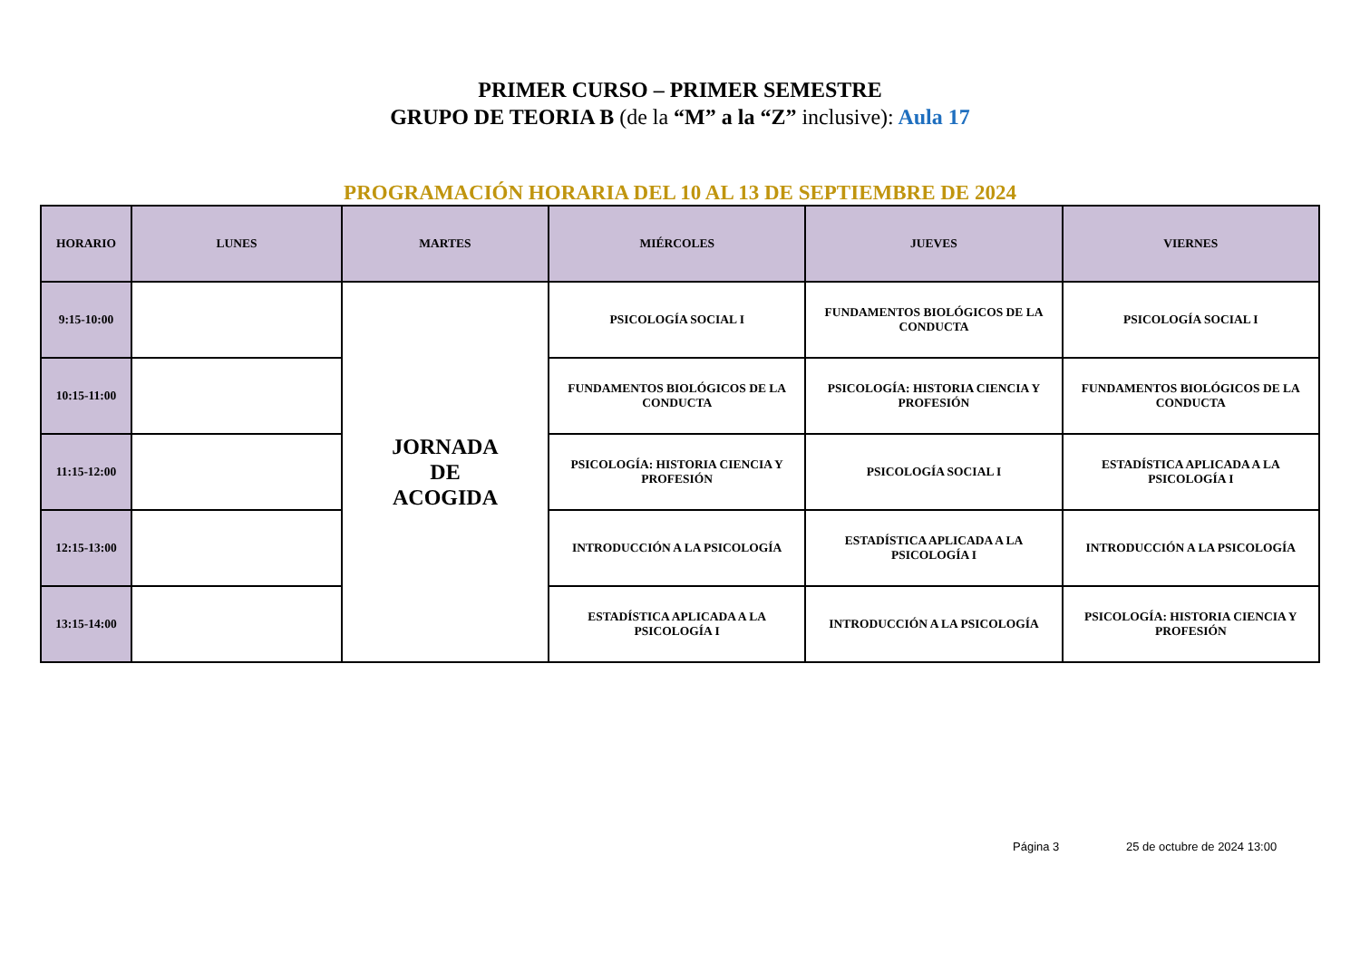PRIMER CURSO – PRIMER SEMESTRE
GRUPO DE TEORIA B (de la “M” a la “Z” inclusive): Aula 17
PROGRAMACIÓN HORARIA DEL 10 AL 13 DE SEPTIEMBRE DE 2024
| HORARIO | LUNES | MARTES | MIÉRCOLES | JUEVES | VIERNES |
| --- | --- | --- | --- | --- | --- |
| 9:15-10:00 | | JORNADA DE ACOGIDA | PSICOLOGÍA SOCIAL I | FUNDAMENTOS BIOLÓGICOS DE LA CONDUCTA | PSICOLOGÍA SOCIAL I |
| 10:15-11:00 | | | FUNDAMENTOS BIOLÓGICOS DE LA CONDUCTA | PSICOLOGÍA: HISTORIA CIENCIA Y PROFESIÓN | FUNDAMENTOS BIOLÓGICOS DE LA CONDUCTA |
| 11:15-12:00 | | | PSICOLOGÍA: HISTORIA CIENCIA Y PROFESIÓN | PSICOLOGÍA SOCIAL I | ESTADÍSTICA APLICADA A LA PSICOLOGÍA I |
| 12:15-13:00 | | | INTRODUCCIÓN A LA PSICOLOGÍA | ESTADÍSTICA APLICADA A LA PSICOLOGÍA I | INTRODUCCIÓN A LA PSICOLOGÍA |
| 13:15-14:00 | | | ESTADÍSTICA APLICADA A LA PSICOLOGÍA I | INTRODUCCIÓN A LA PSICOLOGÍA | PSICOLOGÍA: HISTORIA CIENCIA Y PROFESIÓN |
Página 3 25 de octubre de 2024 13:00